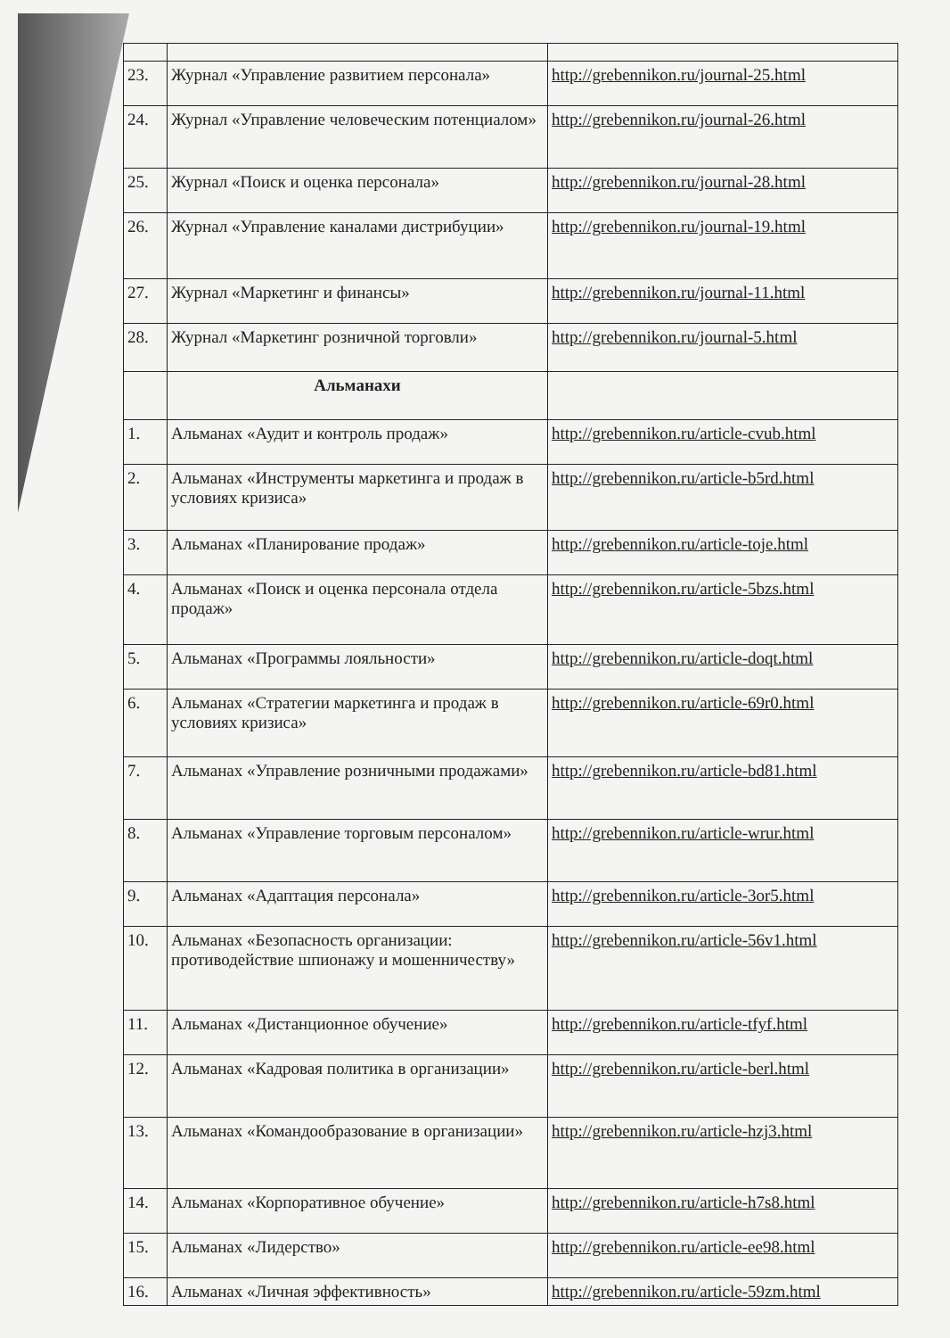| 23. | Журнал «Управление развитием персонала» | http://grebennikon.ru/journal-25.html |
| 24. | Журнал «Управление человеческим потенциалом» | http://grebennikon.ru/journal-26.html |
| 25. | Журнал «Поиск и оценка персонала» | http://grebennikon.ru/journal-28.html |
| 26. | Журнал «Управление каналами дистрибуции» | http://grebennikon.ru/journal-19.html |
| 27. | Журнал «Маркетинг и финансы» | http://grebennikon.ru/journal-11.html |
| 28. | Журнал «Маркетинг розничной торговли» | http://grebennikon.ru/journal-5.html |
| | Альманахи | |
| 1. | Альманах «Аудит и контроль продаж» | http://grebennikon.ru/article-cvub.html |
| 2. | Альманах «Инструменты маркетинга и продаж в условиях кризиса» | http://grebennikon.ru/article-b5rd.html |
| 3. | Альманах «Планирование продаж» | http://grebennikon.ru/article-toje.html |
| 4. | Альманах «Поиск и оценка персонала отдела продаж» | http://grebennikon.ru/article-5bzs.html |
| 5. | Альманах «Программы лояльности» | http://grebennikon.ru/article-doqt.html |
| 6. | Альманах «Стратегии маркетинга и продаж в условиях кризиса» | http://grebennikon.ru/article-69r0.html |
| 7. | Альманах «Управление розничными продажами» | http://grebennikon.ru/article-bd81.html |
| 8. | Альманах «Управление торговым персоналом» | http://grebennikon.ru/article-wrur.html |
| 9. | Альманах «Адаптация персонала» | http://grebennikon.ru/article-3or5.html |
| 10. | Альманах «Безопасность организации: противодействие шпионажу и мошенничеству» | http://grebennikon.ru/article-56v1.html |
| 11. | Альманах «Дистанционное обучение» | http://grebennikon.ru/article-tfyf.html |
| 12. | Альманах «Кадровая политика в организации» | http://grebennikon.ru/article-berl.html |
| 13. | Альманах «Командообразование в организации» | http://grebennikon.ru/article-hzj3.html |
| 14. | Альманах «Корпоративное обучение» | http://grebennikon.ru/article-h7s8.html |
| 15. | Альманах «Лидерство» | http://grebennikon.ru/article-ee98.html |
| 16. | Альманах «Личная эффективность» | http://grebennikon.ru/article-59zm.html |